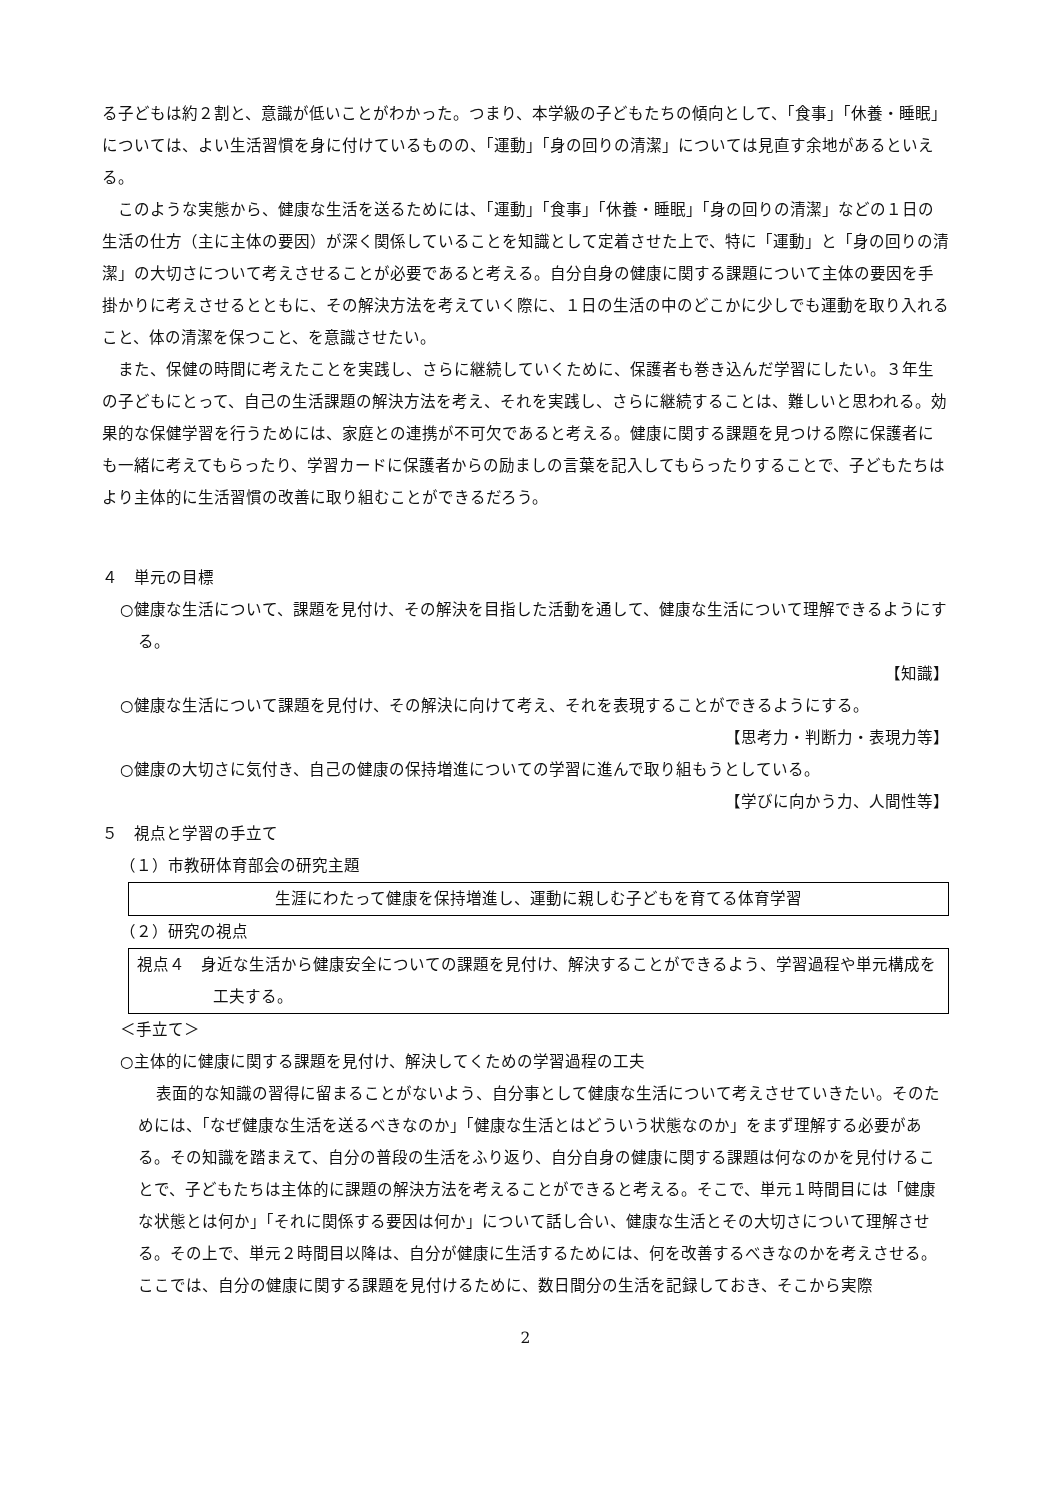る子どもは約２割と、意識が低いことがわかった。つまり、本学級の子どもたちの傾向として、「食事」「休養・睡眠」については、よい生活習慣を身に付けているものの、「運動」「身の回りの清潔」については見直す余地があるといえる。
このような実態から、健康な生活を送るためには、「運動」「食事」「休養・睡眠」「身の回りの清潔」などの１日の生活の仕方（主に主体の要因）が深く関係していることを知識として定着させた上で、特に「運動」と「身の回りの清潔」の大切さについて考えさせることが必要であると考える。自分自身の健康に関する課題について主体の要因を手掛かりに考えさせるとともに、その解決方法を考えていく際に、１日の生活の中のどこかに少しでも運動を取り入れること、体の清潔を保つこと、を意識させたい。
また、保健の時間に考えたことを実践し、さらに継続していくために、保護者も巻き込んだ学習にしたい。３年生の子どもにとって、自己の生活課題の解決方法を考え、それを実践し、さらに継続することは、難しいと思われる。効果的な保健学習を行うためには、家庭との連携が不可欠であると考える。健康に関する課題を見つける際に保護者にも一緒に考えてもらったり、学習カードに保護者からの励ましの言葉を記入してもらったりすることで、子どもたちはより主体的に生活習慣の改善に取り組むことができるだろう。
４　単元の目標
○健康な生活について、課題を見付け、その解決を目指した活動を通して、健康な生活について理解できるようにする。
【知識】
○健康な生活について課題を見付け、その解決に向けて考え、それを表現することができるようにする。
【思考力・判断力・表現力等】
○健康の大切さに気付き、自己の健康の保持増進についての学習に進んで取り組もうとしている。
【学びに向かう力、人間性等】
５　視点と学習の手立て
（１）市教研体育部会の研究主題
生涯にわたって健康を保持増進し、運動に親しむ子どもを育てる体育学習
（２）研究の視点
視点４　身近な生活から健康安全についての課題を見付け、解決することができるよう、学習過程や単元構成を工夫する。
＜手立て＞
○主体的に健康に関する課題を見付け、解決してくための学習過程の工夫
表面的な知識の習得に留まることがないよう、自分事として健康な生活について考えさせていきたい。そのためには、「なぜ健康な生活を送るべきなのか」「健康な生活とはどういう状態なのか」をまず理解する必要がある。その知識を踏まえて、自分の普段の生活をふり返り、自分自身の健康に関する課題は何なのかを見付けることで、子どもたちは主体的に課題の解決方法を考えることができると考える。そこで、単元１時間目には「健康な状態とは何か」「それに関係する要因は何か」について話し合い、健康な生活とその大切さについて理解させる。その上で、単元２時間目以降は、自分が健康に生活するためには、何を改善するべきなのかを考えさせる。ここでは、自分の健康に関する課題を見付けるために、数日間分の生活を記録しておき、そこから実際
2